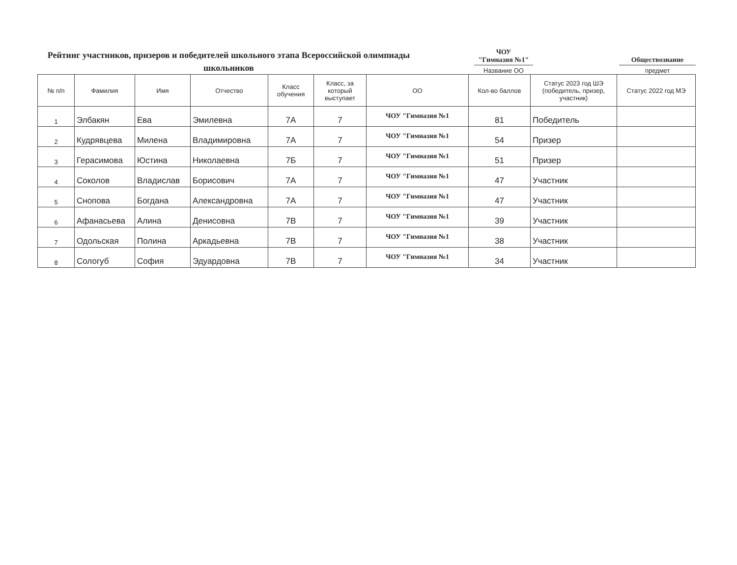Рейтинг участников, призеров и победителей школьного этапа Всероссийской олимпиады школьников
ЧОУ
"Гимназия №1"
Название ОО
Обществознание
предмет
| № п/п | Фамилия | Имя | Отчество | Класс обучения | Класс, за который выступает | ОО | Кол-во баллов | Статус 2023 год ШЭ (победитель, призер, участник) | Статус 2022 год МЭ |
| --- | --- | --- | --- | --- | --- | --- | --- | --- | --- |
| 1 | Элбакян | Ева | Эмилевна | 7А | 7 | ЧОУ "Гимназия №1 | 81 | Победитель | |
| 2 | Кудрявцева | Милена | Владимировна | 7А | 7 | ЧОУ "Гимназия №1 | 54 | Призер | |
| 3 | Герасимова | Юстина | Николаевна | 7Б | 7 | ЧОУ "Гимназия №1 | 51 | Призер | |
| 4 | Соколов | Владислав | Борисович | 7А | 7 | ЧОУ "Гимназия №1 | 47 | Участник | |
| 5 | Снопова | Богдана | Александровна | 7А | 7 | ЧОУ "Гимназия №1 | 47 | Участник | |
| 6 | Афанасьева | Алина | Денисовна | 7В | 7 | ЧОУ "Гимназия №1 | 39 | Участник | |
| 7 | Одольская | Полина | Аркадьевна | 7В | 7 | ЧОУ "Гимназия №1 | 38 | Участник | |
| 8 | Сологуб | София | Эдуардовна | 7В | 7 | ЧОУ "Гимназия №1 | 34 | Участник | |